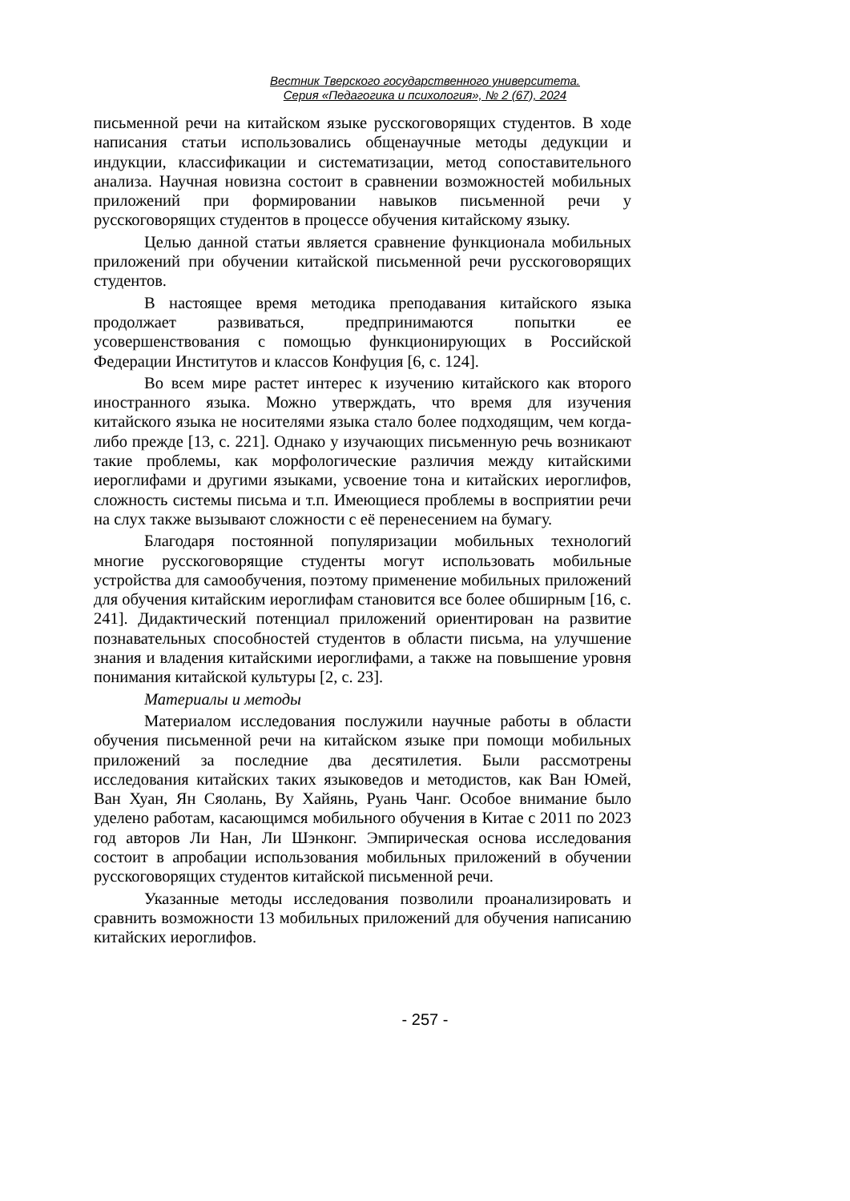Вестник Тверского государственного университета.
Серия «Педагогика и психология», № 2 (67), 2024
письменной речи на китайском языке русскоговорящих студентов. В ходе написания статьи использовались общенаучные методы дедукции и индукции, классификации и систематизации, метод сопоставительного анализа. Научная новизна состоит в сравнении возможностей мобильных приложений при формировании навыков письменной речи у русскоговорящих студентов в процессе обучения китайскому языку.
Целью данной статьи является сравнение функционала мобильных приложений при обучении китайской письменной речи русскоговорящих студентов.
В настоящее время методика преподавания китайского языка продолжает развиваться, предпринимаются попытки ее усовершенствования с помощью функционирующих в Российской Федерации Институтов и классов Конфуция [6, с. 124].
Во всем мире растет интерес к изучению китайского как второго иностранного языка. Можно утверждать, что время для изучения китайского языка не носителями языка стало более подходящим, чем когда-либо прежде [13, с. 221]. Однако у изучающих письменную речь возникают такие проблемы, как морфологические различия между китайскими иероглифами и другими языками, усвоение тона и китайских иероглифов, сложность системы письма и т.п. Имеющиеся проблемы в восприятии речи на слух также вызывают сложности с её перенесением на бумагу.
Благодаря постоянной популяризации мобильных технологий многие русскоговорящие студенты могут использовать мобильные устройства для самообучения, поэтому применение мобильных приложений для обучения китайским иероглифам становится все более обширным [16, с. 241]. Дидактический потенциал приложений ориентирован на развитие познавательных способностей студентов в области письма, на улучшение знания и владения китайскими иероглифами, а также на повышение уровня понимания китайской культуры [2, с. 23].
Материалы и методы
Материалом исследования послужили научные работы в области обучения письменной речи на китайском языке при помощи мобильных приложений за последние два десятилетия. Были рассмотрены исследования китайских таких языковедов и методистов, как Ван Юмей, Ван Хуан, Ян Сяолань, Ву Хайянь, Руань Чанг. Особое внимание было уделено работам, касающимся мобильного обучения в Китае с 2011 по 2023 год авторов Ли Нан, Ли Шэнконг. Эмпирическая основа исследования состоит в апробации использования мобильных приложений в обучении русскоговорящих студентов китайской письменной речи.
Указанные методы исследования позволили проанализировать и сравнить возможности 13 мобильных приложений для обучения написанию китайских иероглифов.
- 257 -